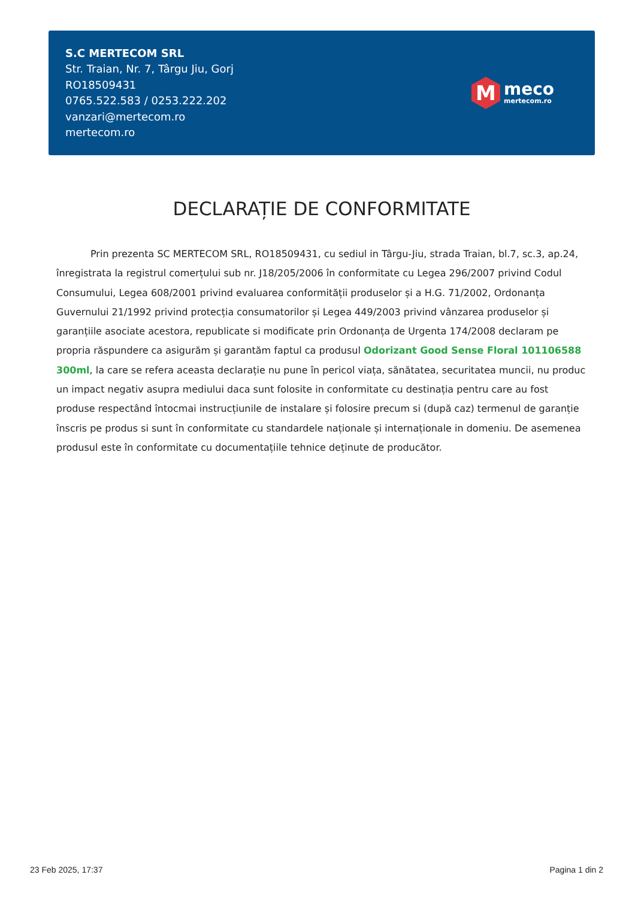S.C MERTECOM SRL
Str. Traian, Nr. 7, Târgu Jiu, Gorj
RO18509431
0765.522.583 / 0253.222.202
vanzari@mertecom.ro
mertecom.ro
M
meco
mertecom.ro
DECLARAȚIE DE CONFORMITATE
Prin prezenta SC MERTECOM SRL, RO18509431, cu sediul in Târgu-Jiu, strada Traian, bl.7, sc.3, ap.24, înregistrata la registrul comerțului sub nr. J18/205/2006 în conformitate cu Legea 296/2007 privind Codul Consumului, Legea 608/2001 privind evaluarea conformității produselor și a H.G. 71/2002, Ordonanța Guvernului 21/1992 privind protecția consumatorilor și Legea 449/2003 privind vânzarea produselor și garanțiile asociate acestora, republicate si modificate prin Ordonanța de Urgenta 174/2008 declaram pe propria răspundere ca asigurăm și garantăm faptul ca produsul Odorizant Good Sense Floral 101106588 300ml, la care se refera aceasta declarație nu pune în pericol viața, sănătatea, securitatea muncii, nu produc un impact negativ asupra mediului daca sunt folosite in conformitate cu destinația pentru care au fost produse respectând întocmai instrucțiunile de instalare și folosire precum si (după caz) termenul de garanție înscris pe produs si sunt în conformitate cu standardele naționale și internaționale in domeniu. De asemenea produsul este în conformitate cu documentațiile tehnice deținute de producător.
23 Feb 2025, 17:37 Pagina 1 din 2